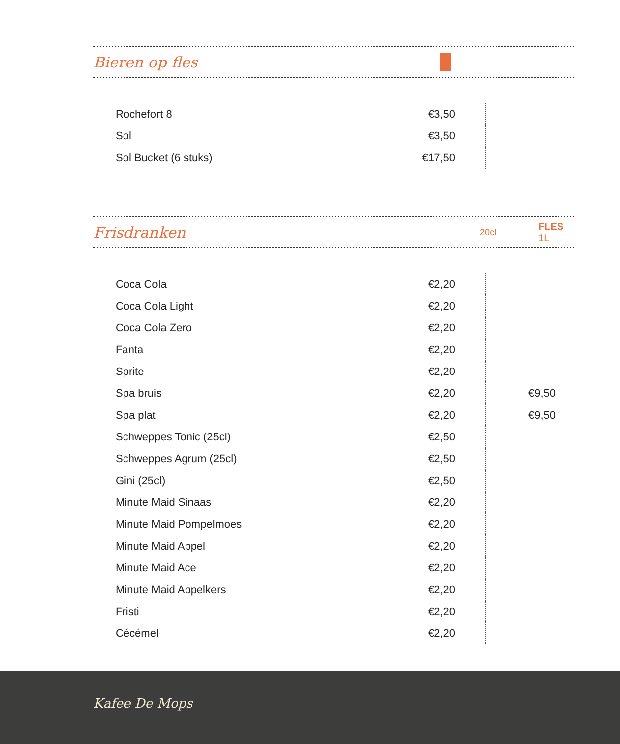Bieren op fles
| Rochefort 8 | €3,50 | |
| Sol | €3,50 | |
| Sol Bucket (6 stuks) | €17,50 | |
Frisdranken 20cl FLES 1L
| Coca Cola | €2,20 | | |
| Coca Cola Light | €2,20 | | |
| Coca Cola Zero | €2,20 | | |
| Fanta | €2,20 | | |
| Sprite | €2,20 | | |
| Spa bruis | €2,20 | | €9,50 |
| Spa plat | €2,20 | | €9,50 |
| Schweppes Tonic (25cl) | €2,50 | | |
| Schweppes Agrum (25cl) | €2,50 | | |
| Gini (25cl) | €2,50 | | |
| Minute Maid Sinaas | €2,20 | | |
| Minute Maid Pompelmoes | €2,20 | | |
| Minute Maid Appel | €2,20 | | |
| Minute Maid Ace | €2,20 | | |
| Minute Maid Appelkers | €2,20 | | |
| Fristi | €2,20 | | |
| Cécémel | €2,20 | | |
Kafee De Mops